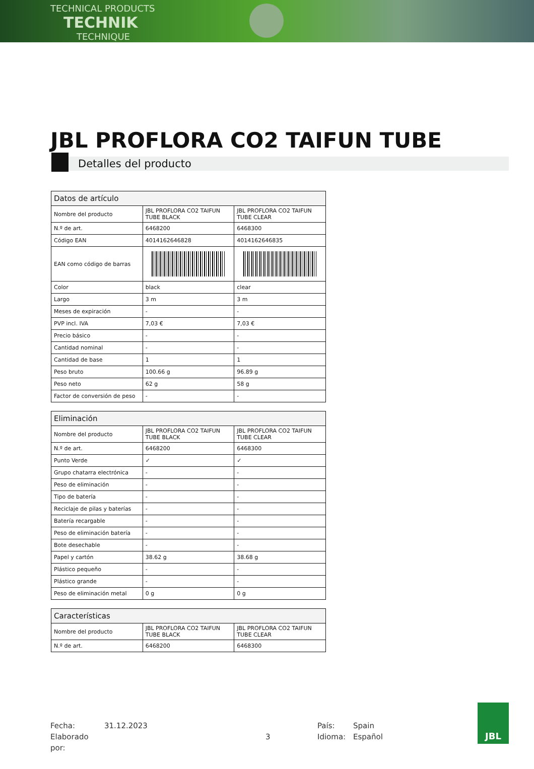TECHNICAL PRODUCTS
TECHNIK
TECHNIQUE
JBL PROFLORA CO2 TAIFUN TUBE
Detalles del producto
| Datos de artículo | | |
| --- | --- | --- |
| Nombre del producto | JBL PROFLORA CO2 TAIFUN TUBE BLACK | JBL PROFLORA CO2 TAIFUN TUBE CLEAR |
| N.º de art. | 6468200 | 6468300 |
| Código EAN | 4014162646828 | 4014162646835 |
| EAN como código de barras | | |
| Color | black | clear |
| Largo | 3 m | 3 m |
| Meses de expiración | - | - |
| PVP incl. IVA | 7,03 € | 7,03 € |
| Precio básico | - | - |
| Cantidad nominal | - | - |
| Cantidad de base | 1 | 1 |
| Peso bruto | 100.66 g | 96.89 g |
| Peso neto | 62 g | 58 g |
| Factor de conversión de peso | - | - |
| Eliminación | | |
| --- | --- | --- |
| Nombre del producto | JBL PROFLORA CO2 TAIFUN TUBE BLACK | JBL PROFLORA CO2 TAIFUN TUBE CLEAR |
| N.º de art. | 6468200 | 6468300 |
| Punto Verde | ✓ | ✓ |
| Grupo chatarra electrónica | - | - |
| Peso de eliminación | - | - |
| Tipo de batería | - | - |
| Reciclaje de pilas y baterías | - | - |
| Batería recargable | - | - |
| Peso de eliminación batería | - | - |
| Bote desechable | - | - |
| Papel y cartón | 38.62 g | 38.68 g |
| Plástico pequeño | - | - |
| Plástico grande | - | - |
| Peso de eliminación metal | 0 g | 0 g |
| Características | | |
| --- | --- | --- |
| Nombre del producto | JBL PROFLORA CO2 TAIFUN TUBE BLACK | JBL PROFLORA CO2 TAIFUN TUBE CLEAR |
| N.º de art. | 6468200 | 6468300 |
Fecha:
Elaborado por:
31.12.2023
3
País:
Idioma:
Spain
Español
JBL